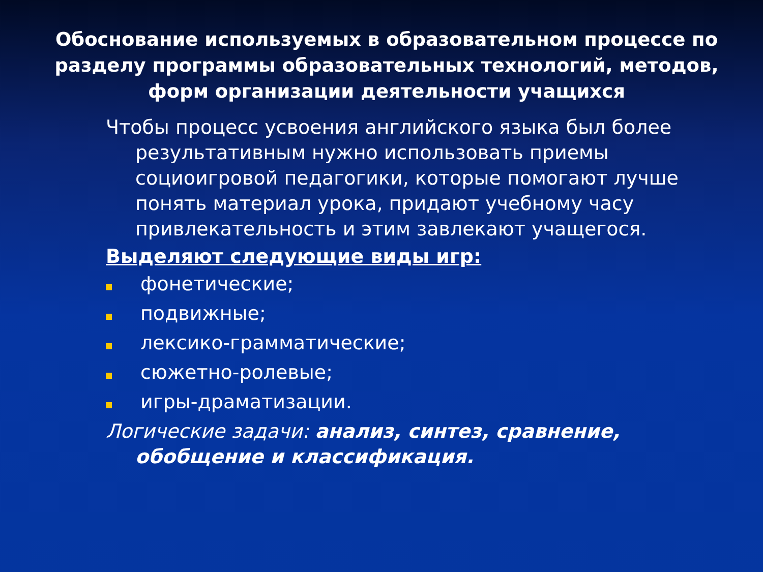Обоснование используемых в образовательном процессе по разделу программы образовательных технологий, методов, форм организации деятельности учащихся
Чтобы процесс усвоения английского языка был более результативным нужно использовать приемы социоигровой педагогики, которые помогают лучше понять материал урока, придают учебному часу привлекательность и этим завлекают учащегося.
Выделяют следующие виды игр:
фонетические;
подвижные;
лексико-грамматические;
сюжетно-ролевые;
игры-драматизации.
Логические задачи: анализ, синтез, сравнение, обобщение и классификация.